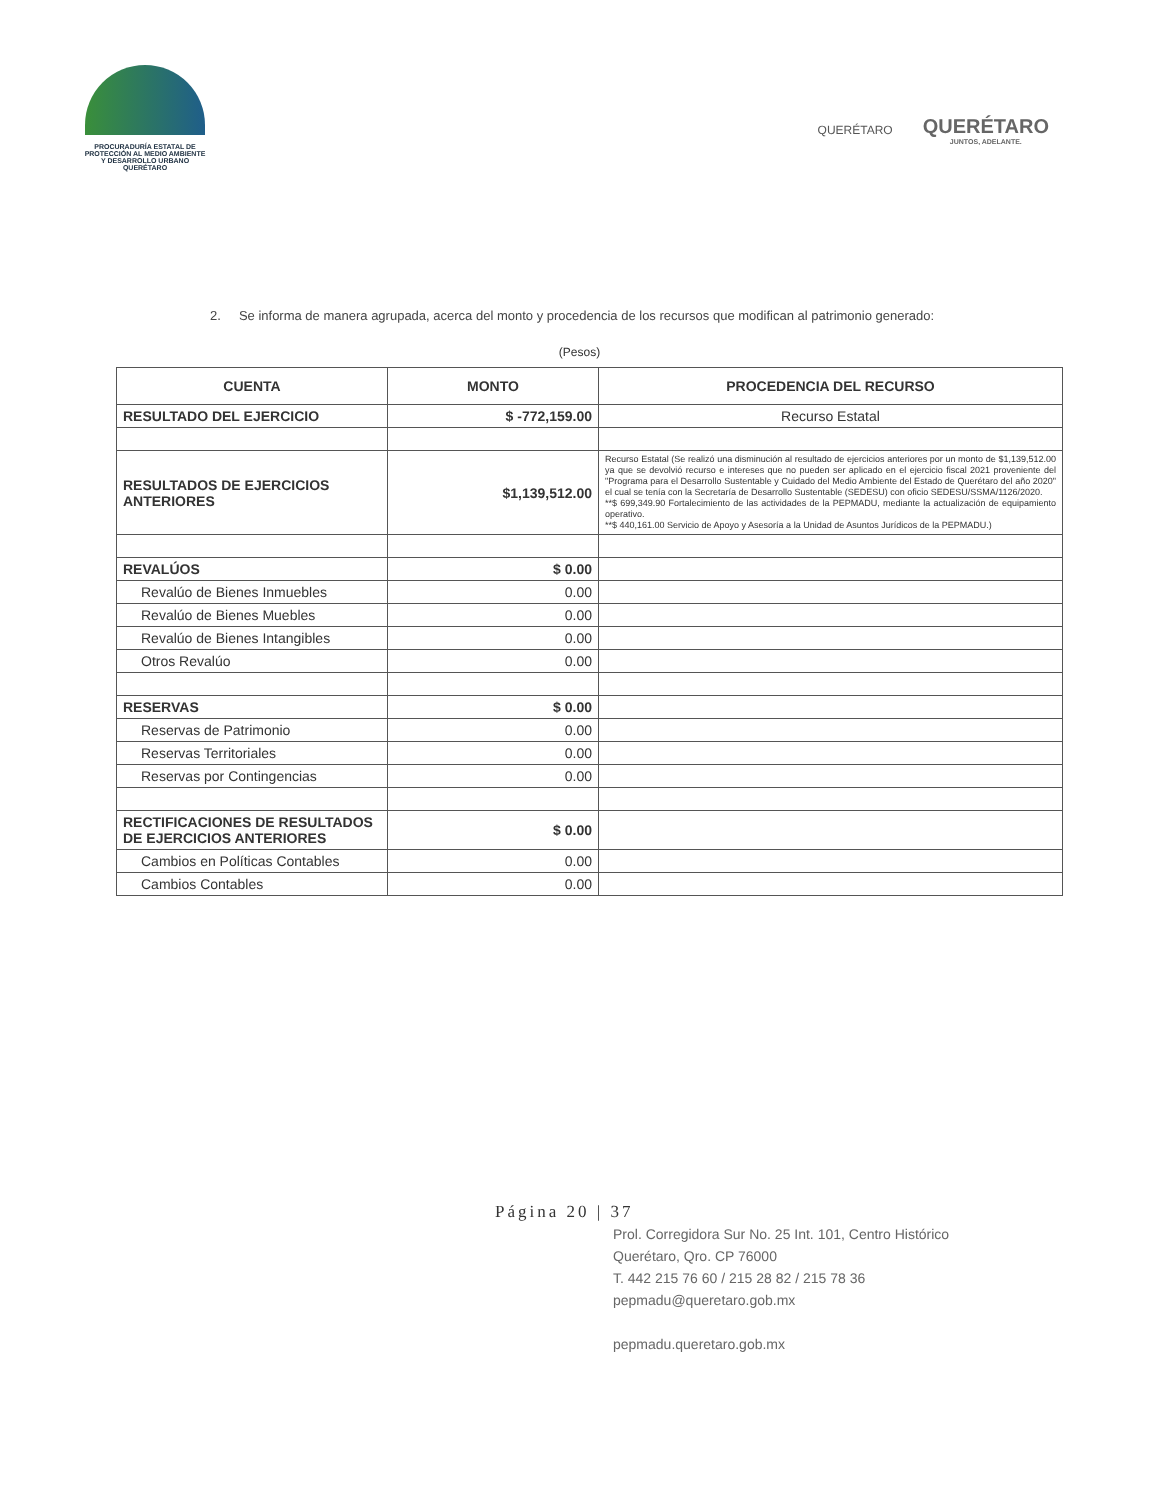PROCURADURÍA ESTATAL DE
PROTECCIÓN AL MEDIO AMBIENTE
Y DESARROLLO URBANO
QUERÉTARO
QUERÉTARO
QUERÉTARO
JUNTOS, ADELANTE.
2. Se informa de manera agrupada, acerca del monto y procedencia de los recursos que modifican al patrimonio generado:
(Pesos)
| CUENTA | MONTO | PROCEDENCIA DEL RECURSO |
| --- | --- | --- |
| RESULTADO DEL EJERCICIO | $ -772,159.00 | Recurso Estatal |
| RESULTADOS DE EJERCICIOS ANTERIORES | $1,139,512.00 | Recurso Estatal (Se realizó una disminución al resultado de ejercicios anteriores por un monto de $1,139,512.00 ya que se devolvió recurso e intereses que no pueden ser aplicado en el ejercicio fiscal 2021 proveniente del "Programa para el Desarrollo Sustentable y Cuidado del Medio Ambiente del Estado de Querétaro del año 2020" el cual se tenía con la Secretaría de Desarrollo Sustentable (SEDESU) con oficio SEDESU/SSMA/1126/2020. **$ 699,349.90 Fortalecimiento de las actividades de la PEPMADU, mediante la actualización de equipamiento operativo. **$ 440,161.00 Servicio de Apoyo y Asesoría a la Unidad de Asuntos Jurídicos de la PEPMADU.) |
| REVALÚOS | $ 0.00 | |
| Revalúo de Bienes Inmuebles | 0.00 | |
| Revalúo de Bienes Muebles | 0.00 | |
| Revalúo de Bienes Intangibles | 0.00 | |
| Otros Revalúo | 0.00 | |
| RESERVAS | $ 0.00 | |
| Reservas de Patrimonio | 0.00 | |
| Reservas Territoriales | 0.00 | |
| Reservas por Contingencias | 0.00 | |
| RECTIFICACIONES DE RESULTADOS DE EJERCICIOS ANTERIORES | $ 0.00 | |
| Cambios en Políticas Contables | 0.00 | |
| Cambios Contables | 0.00 | |
Página 20 | 37
Prol. Corregidora Sur No. 25 Int. 101, Centro Histórico
Querétaro, Qro. CP 76000
T. 442 215 76 60 / 215 28 82 / 215 78 36
pepmadu@queretaro.gob.mx
pepmadu.queretaro.gob.mx